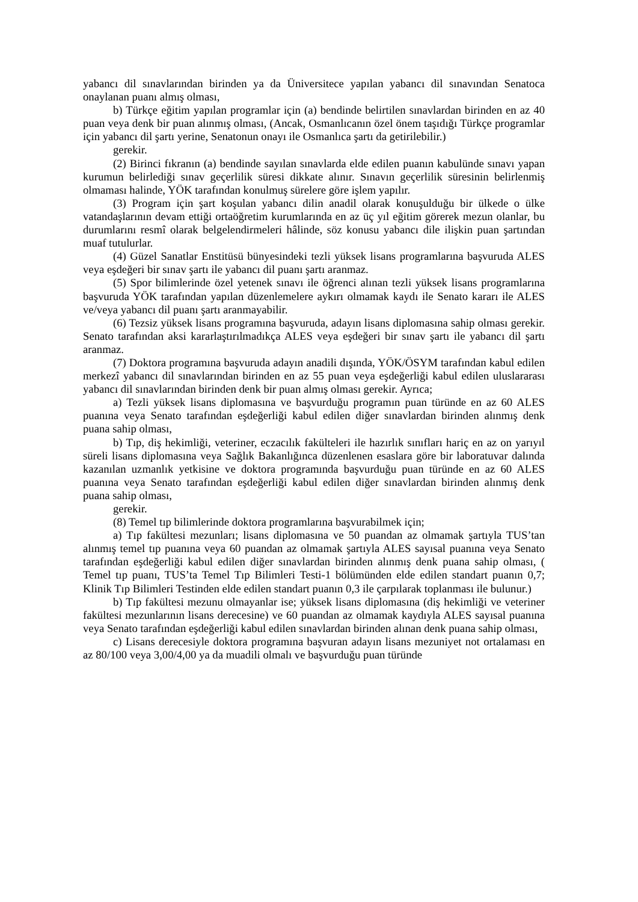yabancı dil sınavlarından birinden ya da Üniversitece yapılan yabancı dil sınavından Senatoca onaylanan puanı almış olması,
b) Türkçe eğitim yapılan programlar için (a) bendinde belirtilen sınavlardan birinden en az 40 puan veya denk bir puan alınmış olması, (Ancak, Osmanlıcanın özel önem taşıdığı Türkçe programlar için yabancı dil şartı yerine, Senatonun onayı ile Osmanlıca şartı da getirilebilir.)
gerekir.
(2) Birinci fıkranın (a) bendinde sayılan sınavlarda elde edilen puanın kabulünde sınavı yapan kurumun belirlediği sınav geçerlilik süresi dikkate alınır. Sınavın geçerlilik süresinin belirlenmiş olmaması halinde, YÖK tarafından konulmuş sürelere göre işlem yapılır.
(3) Program için şart koşulan yabancı dilin anadil olarak konuşulduğu bir ülkede o ülke vatandaşlarının devam ettiği ortaöğretim kurumlarında en az üç yıl eğitim görerek mezun olanlar, bu durumlarını resmî olarak belgelendirmeleri hâlinde, söz konusu yabancı dile ilişkin puan şartından muaf tutulurlar.
(4) Güzel Sanatlar Enstitüsü bünyesindeki tezli yüksek lisans programlarına başvuruda ALES veya eşdeğeri bir sınav şartı ile yabancı dil puanı şartı aranmaz.
(5) Spor bilimlerinde özel yetenek sınavı ile öğrenci alınan tezli yüksek lisans programlarına başvuruda YÖK tarafından yapılan düzenlemelere aykırı olmamak kaydı ile Senato kararı ile ALES ve/veya yabancı dil puanı şartı aranmayabilir.
(6) Tezsiz yüksek lisans programına başvuruda, adayın lisans diplomasına sahip olması gerekir. Senato tarafından aksi kararlaştırılmadıkça ALES veya eşdeğeri bir sınav şartı ile yabancı dil şartı aranmaz.
(7) Doktora programına başvuruda adayın anadili dışında, YÖK/ÖSYM tarafından kabul edilen merkezî yabancı dil sınavlarından birinden en az 55 puan veya eşdeğerliği kabul edilen uluslararası yabancı dil sınavlarından birinden denk bir puan almış olması gerekir. Ayrıca;
a) Tezli yüksek lisans diplomasına ve başvurduğu programın puan türünde en az 60 ALES puanına veya Senato tarafından eşdeğerliği kabul edilen diğer sınavlardan birinden alınmış denk puana sahip olması,
b) Tıp, diş hekimliği, veteriner, eczacılık fakülteleri ile hazırlık sınıfları hariç en az on yarıyıl süreli lisans diplomasına veya Sağlık Bakanlığınca düzenlenen esaslara göre bir laboratuvar dalında kazanılan uzmanlık yetkisine ve doktora programında başvurduğu puan türünde en az 60 ALES puanına veya Senato tarafından eşdeğerliği kabul edilen diğer sınavlardan birinden alınmış denk puana sahip olması,
gerekir.
(8) Temel tıp bilimlerinde doktora programlarına başvurabilmek için;
a) Tıp fakültesi mezunları; lisans diplomasına ve 50 puandan az olmamak şartıyla TUS’tan alınmış temel tıp puanına veya 60 puandan az olmamak şartıyla ALES sayısal puanına veya Senato tarafından eşdeğerliği kabul edilen diğer sınavlardan birinden alınmış denk puana sahip olması, ( Temel tıp puanı, TUS’ta Temel Tıp Bilimleri Testi-1 bölümünden elde edilen standart puanın 0,7; Klinik Tıp Bilimleri Testinden elde edilen standart puanın 0,3 ile çarpılarak toplanması ile bulunur.)
b) Tıp fakültesi mezunu olmayanlar ise; yüksek lisans diplomasına (diş hekimliği ve veteriner fakültesi mezunlarının lisans derecesine) ve 60 puandan az olmamak kaydıyla ALES sayısal puanına veya Senato tarafından eşdeğerliği kabul edilen sınavlardan birinden alınan denk puana sahip olması,
c) Lisans derecesiyle doktora programına başvuran adayın lisans mezuniyet not ortalaması en az 80/100 veya 3,00/4,00 ya da muadili olmalı ve başvurduğu puan türünde